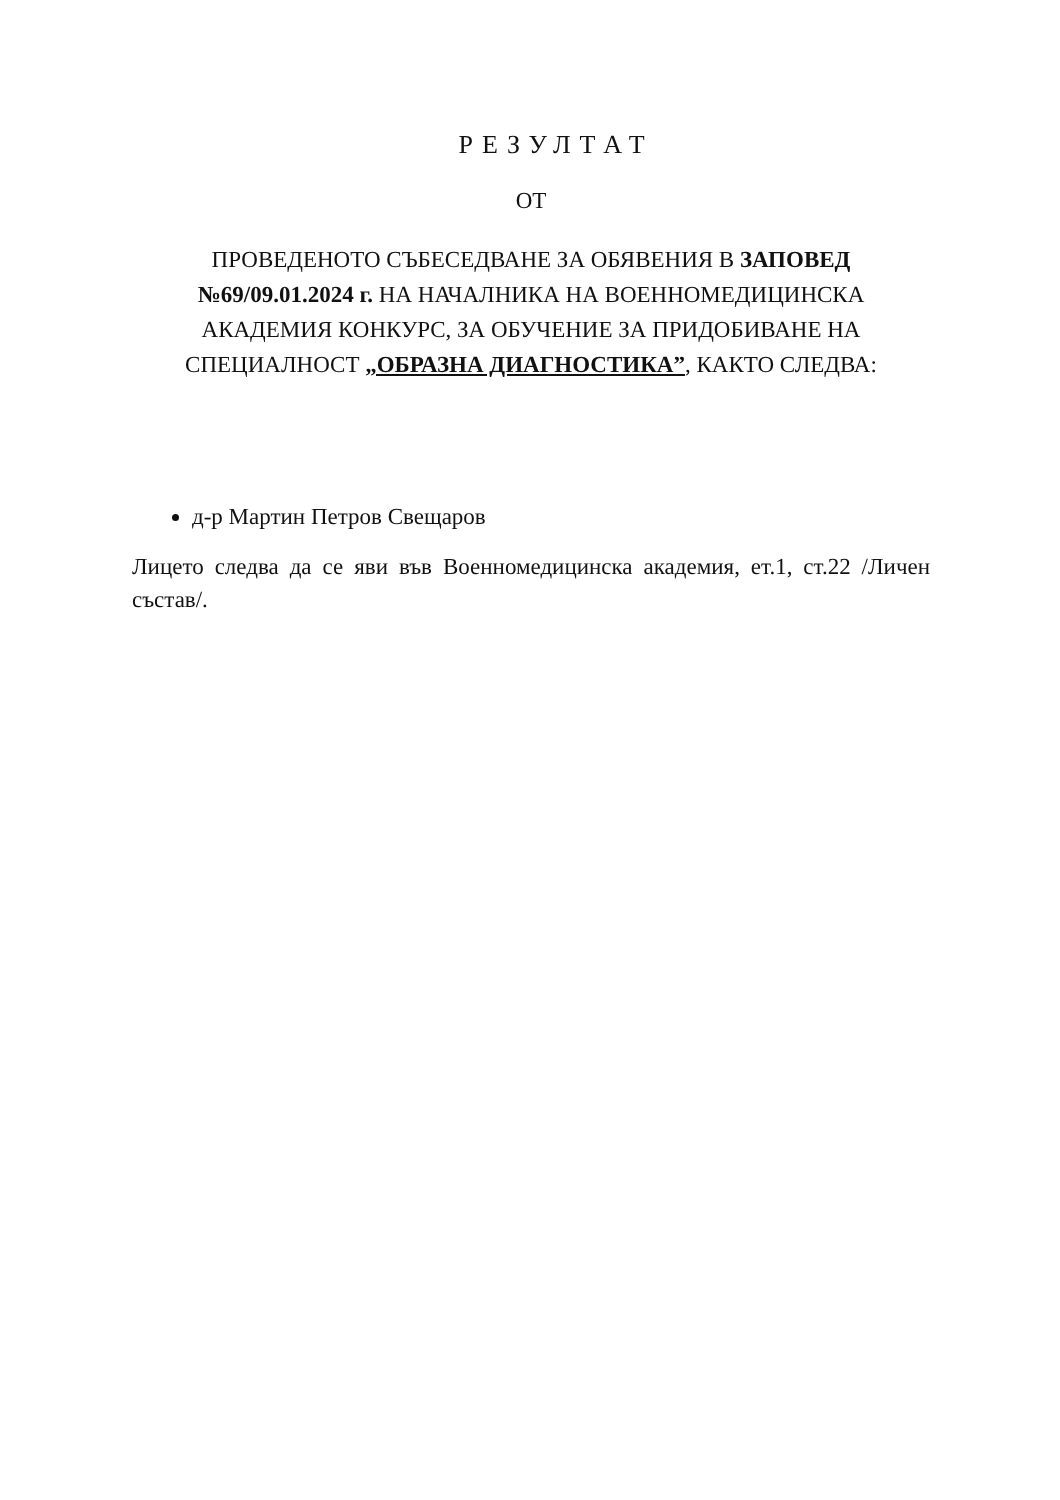РЕЗУЛТАТ
ОТ
ПРОВЕДЕНОТО СЪБЕСЕДВАНЕ ЗА ОБЯВЕНИЯ В ЗАПОВЕД №69/09.01.2024 г. НА НАЧАЛНИКА НА ВОЕННОМЕДИЦИНСКА АКАДЕМИЯ КОНКУРС, ЗА ОБУЧЕНИЕ ЗА ПРИДОБИВАНЕ НА СПЕЦИАЛНОСТ „ОБРАЗНА ДИАГНОСТИКА”, КАКТО СЛЕДВА:
д-р Мартин Петров Свещаров
Лицето следва да се яви във Военномедицинска академия, ет.1, ст.22 /Личен състав/.